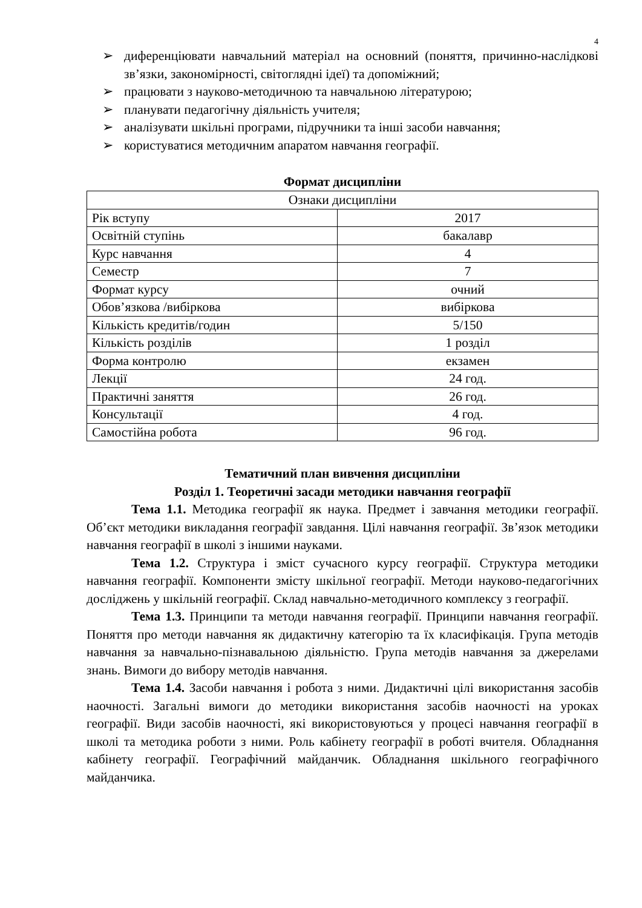4
➢ диференціювати навчальний матеріал на основний (поняття, причинно-наслідкові зв’язки, закономірності, світоглядні ідеї) та допоміжний;
➢ працювати з науково-методичною та навчальною літературою;
➢ планувати педагогічну діяльність учителя;
➢ аналізувати шкільні програми, підручники та інші засоби навчання;
➢ користуватися методичним апаратом навчання географії.
Формат дисципліни
| Ознаки дисципліни | |
| Рік вступу | 2017 |
| Освітній ступінь | бакалавр |
| Курс навчання | 4 |
| Семестр | 7 |
| Формат курсу | очний |
| Обов’язкова /вибіркова | вибіркова |
| Кількість кредитів/годин | 5/150 |
| Кількість розділів | 1 розділ |
| Форма контролю | екзамен |
| Лекції | 24 год. |
| Практичні заняття | 26 год. |
| Консультації | 4 год. |
| Самостійна робота | 96 год. |
Тематичний план вивчення дисципліни
Розділ 1. Теоретичні засади методики навчання географії
Тема 1.1. Методика географії як наука. Предмет і завчання методики географії. Об’єкт методики викладання географії завдання. Цілі навчання географії. Зв’язок методики навчання географії в школі з іншими науками.
Тема 1.2. Структура і зміст сучасного курсу географії. Структура методики навчання географії. Компоненти змісту шкільної географії. Методи науково-педагогічних досліджень у шкільній географії. Склад навчально-методичного комплексу з географії.
Тема 1.3. Принципи та методи навчання географії. Принципи навчання географії. Поняття про методи навчання як дидактичну категорію та їх класифікація. Група методів навчання за навчально-пізнавальною діяльністю. Група методів навчання за джерелами знань. Вимоги до вибору методів навчання.
Тема 1.4. Засоби навчання і робота з ними. Дидактичні цілі використання засобів наочності. Загальні вимоги до методики використання засобів наочності на уроках географії. Види засобів наочності, які використовуються у процесі навчання географії в школі та методика роботи з ними. Роль кабінету географії в роботі вчителя. Обладнання кабінету географії. Географічний майданчик. Обладнання шкільного географічного майданчика.